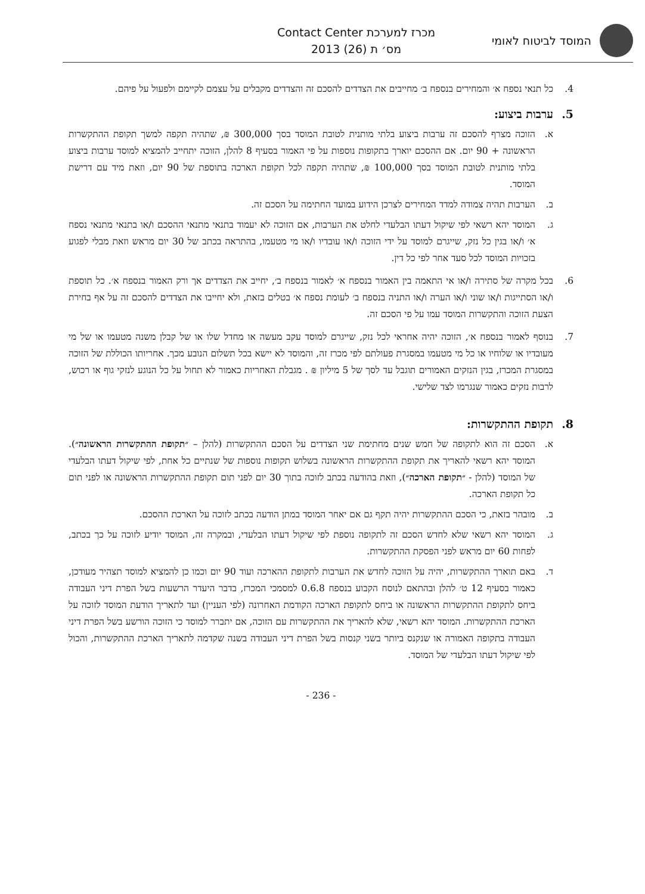המוסד לביטוח לאומי
מכרז למערכת Contact Center
מס׳ ת (26) 2013
4. כל תנאי נספח א׳ והמחירים בנספח ב׳ מחייבים את הצדדים להסכם זה והצדדים מקבלים על עצמם לקיימם ולפעול על פיהם.
5. ערבות ביצוע:
א. הזוכה מצרף להסכם זה ערבות ביצוע בלתי מותנית לטובת המוסד בסך 300,000 ₪, שתהיה תקפה למשך תקופת ההתקשרות הראשונה + 90 יום. אם ההסכם יוארך בתקופות נוספות על פי האמור בסעיף 8 להלן, הזוכה יתחייב להמציא למוסד ערבות ביצוע בלתי מותנית לטובת המוסד בסך 100,000 ₪, שתהיה תקפה לכל תקופת הארכה בתוספת של 90 יום, וזאת מיד עם דרישת המוסד.
ב. הערבות תהיה צמודה למדד המחירים לצרכן הידוע במועד החתימה על הסכם זה.
ג. המוסד יהא רשאי לפי שיקול דעתו הבלעדי לחלט את הערבות, אם הזוכה לא יעמוד בתנאי מתנאי ההסכם ו/או בתנאי מתנאי נספח א׳ ו/או בגין כל נזק, שייגרם למוסד על ידי הזוכה ו/או עובדיו ו/או מי מטעמו, בהתראה בכתב של 30 יום מראש וזאת מבלי לפגוע בזכויות המוסד לכל סעד אחר לפי כל דין.
6. בכל מקרה של סתירה ו/או אי התאמה בין האמור בנספח א׳ לאמור בנספח ב׳, יחייב את הצדדים אך ורק האמור בנספח א׳. כל תוספת ו/או הסתייגות ו/או שוני ו/או הערה ו/או התניה בנספח ב׳ לעומת נספח א׳ בטלים בזאת, ולא יחייבו את הצדדים להסכם זה על אף בחירת הצעת הזוכה והתקשרות המוסד עמו על פי הסכם זה.
7. בנוסף לאמור בנספח א׳, הזוכה יהיה אחראי לכל נזק, שייגרם למוסד עקב מעשה או מחדל שלו או של קבלן משנה מטעמו או של מי מעובדיו או שלוחיו או כל מי מטעמו במסגרת פעולתם לפי מכרז זה, והמוסד לא יישא בכל תשלום הנובע מכך. אחריותו הכוללת של הזוכה במסגרת המכרז, בגין הנזקים האמורים תוגבל עד לסך של 5 מיליון ₪ . מגבלת האחריות כאמור לא תחול על כל הנוגע לנזקי גוף או רכוש, לרבות נזקים כאמור שנגרמו לצד שלישי.
8. תקופת ההתקשרות:
א. הסכם זה הוא לתקופה של חמש שנים מחתימת שני הצדדים על הסכם ההתקשרות (להלן – ״תקופת ההתקשרות הראשונה״). המוסד יהא רשאי להאריך את תקופת ההתקשרות הראשונה בשלוש תקופות נוספות של שנתיים כל אחת, לפי שיקול דעתו הבלעדי של המוסד (להלן - ״תקופת הארכה״), וזאת בהודעה בכתב לזוכה בתוך 30 יום לפני תום תקופת ההתקשרות הראשונה או לפני תום כל תקופת הארכה.
ב. מובהר בזאת, כי הסכם ההתקשרות יהיה תקף גם אם יאחר המוסד במתן הודעה בכתב לזוכה על הארכת ההסכם.
ג. המוסד יהא רשאי שלא לחדש הסכם זה לתקופה נוספת לפי שיקול דעתו הבלעדי, ובמקרה זה, המוסד יודיע לזוכה על כך בכתב, לפחות 60 יום מראש לפני הפסקת ההתקשרות.
ד. באם תוארך ההתקשרות, יהיה על הזוכה לחדש את הערבות לתקופת ההארכה ועוד 90 יום וכמו כן להמציא למוסד תצהיר מעודכן, כאמור בסעיף 12 ט׳ להלן ובהתאם לנוסח הקבוע בנספח 0.6.8 למסמכי המכרז, בדבר היעדר הרשעות בשל הפרת דיני העבודה ביחס לתקופת ההתקשרות הראשונה או ביחס לתקופת הארכה הקודמת האחרונה (לפי העניין) ועד לתאריך הודעת המוסד לזוכה על הארכת ההתקשרות. המוסד יהא רשאי, שלא להאריך את ההתקשרות עם הזוכה, אם יתברר למוסד כי הזוכה הורשע בשל הפרת דיני העבודה בתקופה האמורה או שנקנס ביותר בשני קנסות בשל הפרת דיני העבודה בשנה שקדמה לתאריך הארכת ההתקשרות, והכול לפי שיקול דעתו הבלעדי של המוסד.
- 236 -